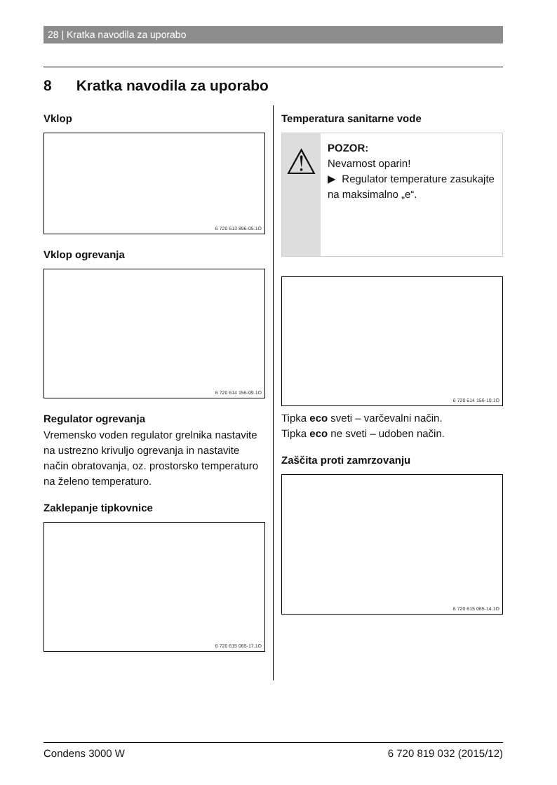28 | Kratka navodila za uporabo
8 Kratka navodila za uporabo
Vklop
6 720 613 896-05.1O
Vklop ogrevanja
6 720 614 156-09.1O
Regulator ogrevanja
Vremensko voden regulator grelnika nastavite na ustrezno krivuljo ogrevanja in nastavite način obratovanja, oz. prostorsko temperaturo na želeno temperaturo.
Zaklepanje tipkovnice
6 720 615 065-17.1O
Temperatura sanitarne vode
⚠
POZOR:
Nevarnost oparin!
▶ Regulator temperature zasukajte na maksimalno „e“.
6 720 614 156-10.1O
Tipka eco sveti – varčevalni način.
Tipka eco ne sveti – udoben način.
Zaščita proti zamrzovanju
6 720 615 065-14.1O
Condens 3000 W 6 720 819 032 (2015/12)